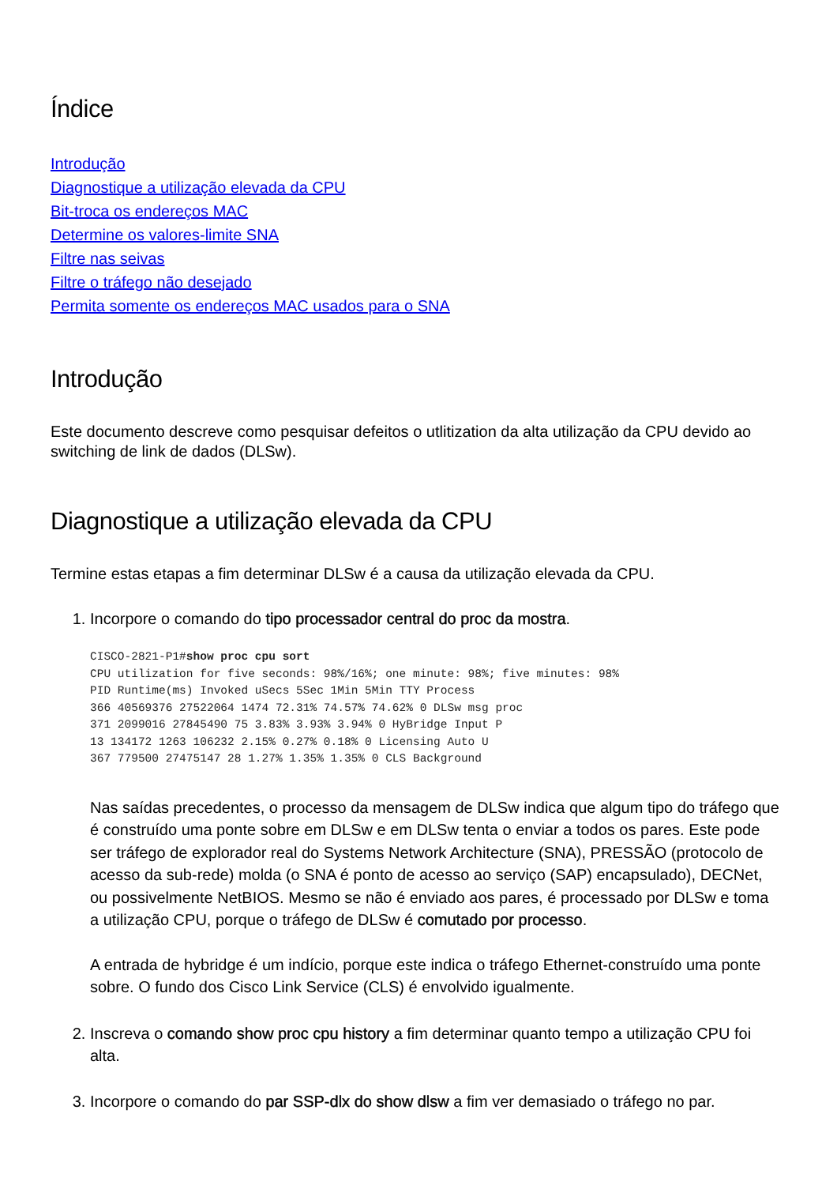Índice
Introdução
Diagnostique a utilização elevada da CPU
Bit-troca os endereços MAC
Determine os valores-limite SNA
Filtre nas seivas
Filtre o tráfego não desejado
Permita somente os endereços MAC usados para o SNA
Introdução
Este documento descreve como pesquisar defeitos o utlitization da alta utilização da CPU devido ao switching de link de dados (DLSw).
Diagnostique a utilização elevada da CPU
Termine estas etapas a fim determinar DLSw é a causa da utilização elevada da CPU.
1. Incorpore o comando do tipo processador central do proc da mostra.
CISCO-2821-P1#show proc cpu sort
CPU utilization for five seconds: 98%/16%; one minute: 98%; five minutes: 98%
PID Runtime(ms) Invoked uSecs 5Sec 1Min 5Min TTY Process
366 40569376 27522064 1474 72.31% 74.57% 74.62% 0 DLSw msg proc
371 2099016 27845490 75 3.83% 3.93% 3.94% 0 HyBridge Input P
13 134172 1263 106232 2.15% 0.27% 0.18% 0 Licensing Auto U
367 779500 27475147 28 1.27% 1.35% 1.35% 0 CLS Background
Nas saídas precedentes, o processo da mensagem de DLSw indica que algum tipo do tráfego que é construído uma ponte sobre em DLSw e em DLSw tenta o enviar a todos os pares. Este pode ser tráfego de explorador real do Systems Network Architecture (SNA), PRESSÃO (protocolo de acesso da sub-rede) molda (o SNA é ponto de acesso ao serviço (SAP) encapsulado), DECNet, ou possivelmente NetBIOS. Mesmo se não é enviado aos pares, é processado por DLSw e toma a utilização CPU, porque o tráfego de DLSw é comutado por processo.
A entrada de hybridge é um indício, porque este indica o tráfego Ethernet-construído uma ponte sobre. O fundo dos Cisco Link Service (CLS) é envolvido igualmente.
2. Inscreva o comando show proc cpu history a fim determinar quanto tempo a utilização CPU foi alta.
3. Incorpore o comando do par SSP-dlx do show dlsw a fim ver demasiado o tráfego no par.